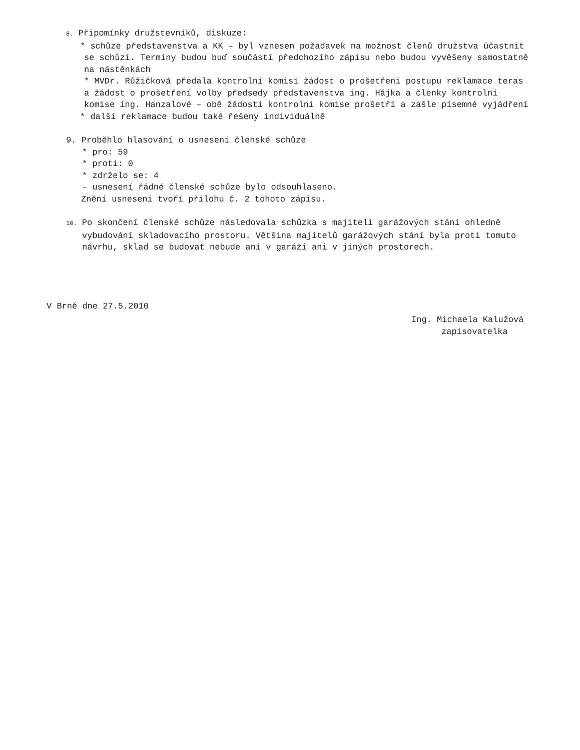8. Připomínky družstevníků, diskuze:
* schůze představenstva a KK – byl vznesen požadavek na možnost členů družstva účastnit
se schůzí. Termíny budou buď součástí předchozího zápisu nebo budou vyvěšeny samostatně
na nástěnkách
* MVDr. Růžičková předala kontrolní komisi žádost o prošetření postupu reklamace teras
a žádost o prošetření volby předsedy představenstva ing. Hájka a členky kontrolní
komise ing. Hanzalové – obě žádosti kontrolní komise prošetří a zašle písemné vyjádření
* další reklamace budou také řešeny individuálně
9. Proběhlo hlasování o usnesení členské schůze
* pro: 59
* proti: 0
* zdrželo se: 4
- usnesení řádné členské schůze bylo odsouhlaseno.
Znění usnesení tvoří přílohu č. 2 tohoto zápisu.
10. Po skončení členské schůze následovala schůzka s majiteli garážových stání ohledně
vybudování skladovacího prostoru. Většina majitelů garážových stání byla proti tomuto
návrhu, sklad se budovat nebude ani v garáži ani v jiných prostorech.
V Brně dne 27.5.2010
Ing. Michaela Kalužová
zapisovatelka